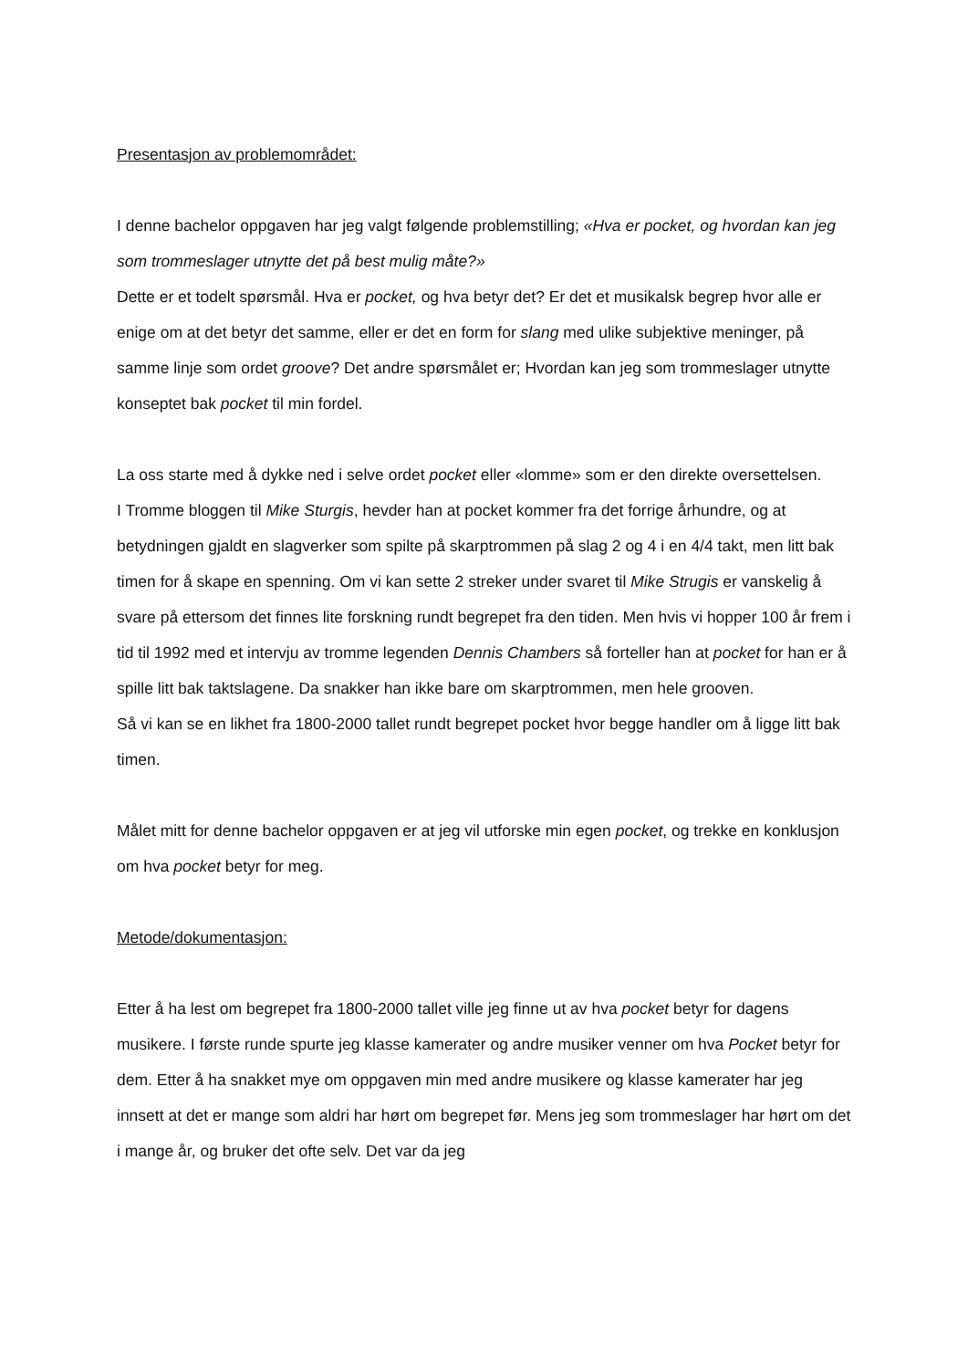Presentasjon av problemområdet:
I denne bachelor oppgaven har jeg valgt følgende problemstilling; «Hva er pocket, og hvordan kan jeg som trommeslager utnytte det på best mulig måte?»
Dette er et todelt spørsmål. Hva er pocket, og hva betyr det? Er det et musikalsk begrep hvor alle er enige om at det betyr det samme, eller er det en form for slang med ulike subjektive meninger, på samme linje som ordet groove? Det andre spørsmålet er; Hvordan kan jeg som trommeslager utnytte konseptet bak pocket til min fordel.
La oss starte med å dykke ned i selve ordet pocket eller «lomme» som er den direkte oversettelsen.
I Tromme bloggen til Mike Sturgis, hevder han at pocket kommer fra det forrige århundre, og at betydningen gjaldt en slagverker som spilte på skarptrommen på slag 2 og 4 i en 4/4 takt, men litt bak timen for å skape en spenning. Om vi kan sette 2 streker under svaret til Mike Strugis er vanskelig å svare på ettersom det finnes lite forskning rundt begrepet fra den tiden. Men hvis vi hopper 100 år frem i tid til 1992 med et intervju av tromme legenden Dennis Chambers så forteller han at pocket for han er å spille litt bak taktslagene. Da snakker han ikke bare om skarptrommen, men hele grooven.
Så vi kan se en likhet fra 1800-2000 tallet rundt begrepet pocket hvor begge handler om å ligge litt bak timen.
Målet mitt for denne bachelor oppgaven er at jeg vil utforske min egen pocket, og trekke en konklusjon om hva pocket betyr for meg.
Metode/dokumentasjon:
Etter å ha lest om begrepet fra 1800-2000 tallet ville jeg finne ut av hva pocket betyr for dagens musikere. I første runde spurte jeg klasse kamerater og andre musiker venner om hva Pocket betyr for dem. Etter å ha snakket mye om oppgaven min med andre musikere og klasse kamerater har jeg innsett at det er mange som aldri har hørt om begrepet før. Mens jeg som trommeslager har hørt om det i mange år, og bruker det ofte selv. Det var da jeg